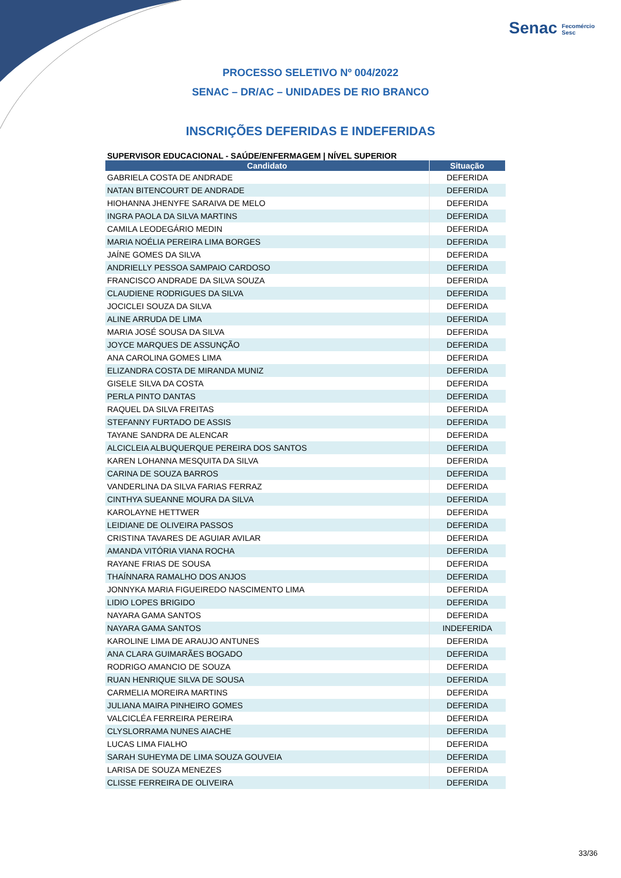Senac Fecomércio
Sesc
PROCESSO SELETIVO Nº 004/2022
SENAC – DR/AC – UNIDADES DE RIO BRANCO
INSCRIÇÕES DEFERIDAS E INDEFERIDAS
SUPERVISOR EDUCACIONAL - SAÚDE/ENFERMAGEM | NÍVEL SUPERIOR
| Candidato | Situação |
| --- | --- |
| GABRIELA COSTA DE ANDRADE | DEFERIDA |
| NATAN BITENCOURT DE ANDRADE | DEFERIDA |
| HIOHANNA JHENYFE SARAIVA DE MELO | DEFERIDA |
| INGRA PAOLA DA SILVA MARTINS | DEFERIDA |
| CAMILA LEODEGÁRIO MEDIN | DEFERIDA |
| MARIA NOÉLIA PEREIRA LIMA BORGES | DEFERIDA |
| JAÍNE GOMES DA SILVA | DEFERIDA |
| ANDRIELLY PESSOA SAMPAIO CARDOSO | DEFERIDA |
| FRANCISCO ANDRADE DA SILVA SOUZA | DEFERIDA |
| CLAUDIENE RODRIGUES DA SILVA | DEFERIDA |
| JOCICLEI SOUZA DA SILVA | DEFERIDA |
| ALINE ARRUDA DE LIMA | DEFERIDA |
| MARIA JOSÉ SOUSA DA SILVA | DEFERIDA |
| JOYCE MARQUES DE ASSUNÇÃO | DEFERIDA |
| ANA CAROLINA GOMES LIMA | DEFERIDA |
| ELIZANDRA COSTA DE MIRANDA MUNIZ | DEFERIDA |
| GISELE SILVA DA COSTA | DEFERIDA |
| PERLA PINTO DANTAS | DEFERIDA |
| RAQUEL DA SILVA FREITAS | DEFERIDA |
| STEFANNY FURTADO DE ASSIS | DEFERIDA |
| TAYANE SANDRA DE ALENCAR | DEFERIDA |
| ALCICLEIA ALBUQUERQUE PEREIRA DOS SANTOS | DEFERIDA |
| KAREN LOHANNA MESQUITA DA SILVA | DEFERIDA |
| CARINA DE SOUZA BARROS | DEFERIDA |
| VANDERLINA DA SILVA FARIAS FERRAZ | DEFERIDA |
| CINTHYA SUEANNE MOURA DA SILVA | DEFERIDA |
| KAROLAYNE HETTWER | DEFERIDA |
| LEIDIANE DE OLIVEIRA PASSOS | DEFERIDA |
| CRISTINA TAVARES DE AGUIAR AVILAR | DEFERIDA |
| AMANDA VITÓRIA VIANA ROCHA | DEFERIDA |
| RAYANE FRIAS DE SOUSA | DEFERIDA |
| THAÍNNARA RAMALHO DOS ANJOS | DEFERIDA |
| JONNYKA MARIA FIGUEIREDO NASCIMENTO LIMA | DEFERIDA |
| LIDIO LOPES BRIGIDO | DEFERIDA |
| NAYARA GAMA SANTOS | DEFERIDA |
| NAYARA GAMA SANTOS | INDEFERIDA |
| KAROLINE LIMA DE ARAUJO ANTUNES | DEFERIDA |
| ANA CLARA GUIMARÃES BOGADO | DEFERIDA |
| RODRIGO AMANCIO DE SOUZA | DEFERIDA |
| RUAN HENRIQUE SILVA DE SOUSA | DEFERIDA |
| CARMELIA MOREIRA MARTINS | DEFERIDA |
| JULIANA MAIRA PINHEIRO GOMES | DEFERIDA |
| VALCICLÉA FERREIRA PEREIRA | DEFERIDA |
| CLYSLORRAMA NUNES AIACHE | DEFERIDA |
| LUCAS LIMA FIALHO | DEFERIDA |
| SARAH SUHEYMA DE LIMA SOUZA GOUVEIA | DEFERIDA |
| LARISA DE SOUZA MENEZES | DEFERIDA |
| CLISSE FERREIRA DE OLIVEIRA | DEFERIDA |
33/36